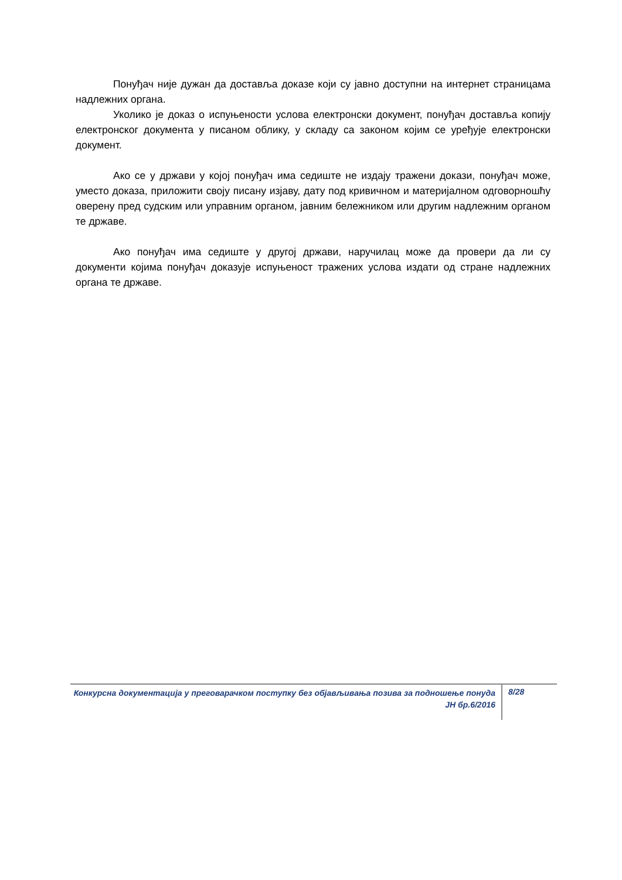Понуђач није дужан да доставља доказе који су јавно доступни на интернет страницама надлежних органа.
Уколико је доказ о испуњености услова електронски документ, понуђач доставља копију електронског документа у писаном облику, у складу са законом којим се уређује електронски документ.
Ако се у држави у којој понуђач има седиште не издају тражени докази, понуђач може, уместо доказа, приложити своју писану изјаву, дату под кривичном и материјалном одговорношћу оверену пред судским или управним органом, јавним бележником или другим надлежним органом те државе.
Ако понуђач има седиште у другој држави, наручилац може да провери да ли су документи којима понуђач доказује испуњеност тражених услова издати од стране надлежних органа те државе.
Конкурсна документација у преговарачком поступку без објављивања позива за подношење понуда ЈН бр.6/2016
8/28